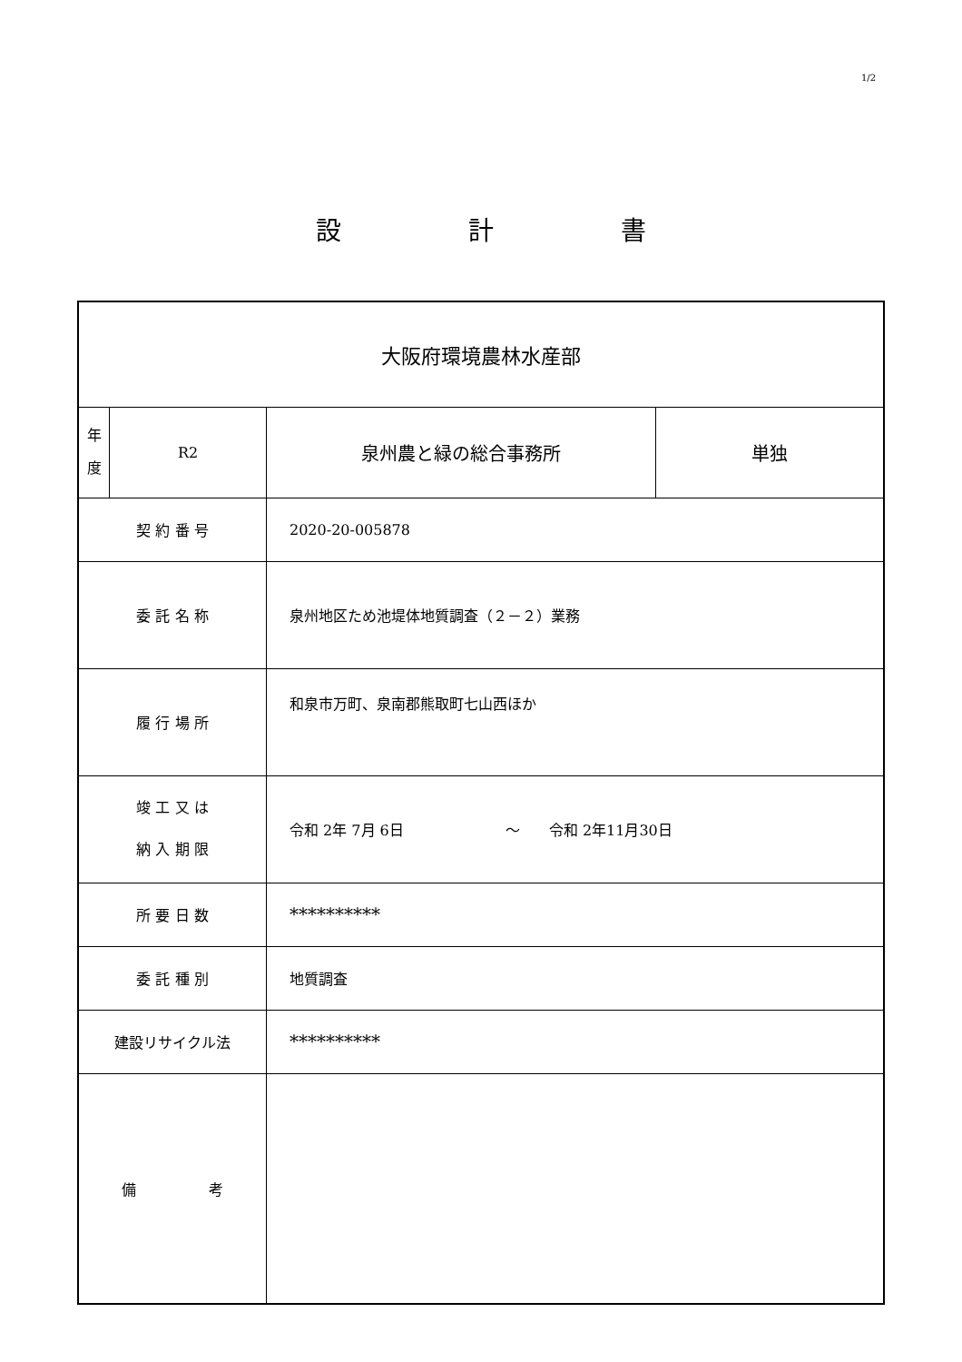1/2
設　　　　　計　　　　　書
| 大阪府環境農林水産部 | | | |
| 年 度 | R2 | 泉州農と緑の総合事務所 | 単独 |
| 契 約 番 号 | | 2020-20-005878 | |
| 委 託 名 称 | | 泉州地区ため池堤体地質調査（２－２）業務 | |
| 履 行 場 所 | | 和泉市万町、泉南郡熊取町七山西ほか | |
| 竣 工 又 は 納 入 期 限 | | 令和 2年 7月 6日 ～ 令和 2年11月30日 | |
| 所 要 日 数 | | ********** | |
| 委 託 種 別 | | 地質調査 | |
| 建設リサイクル法 | | ********** | |
| 備 考 | | | |